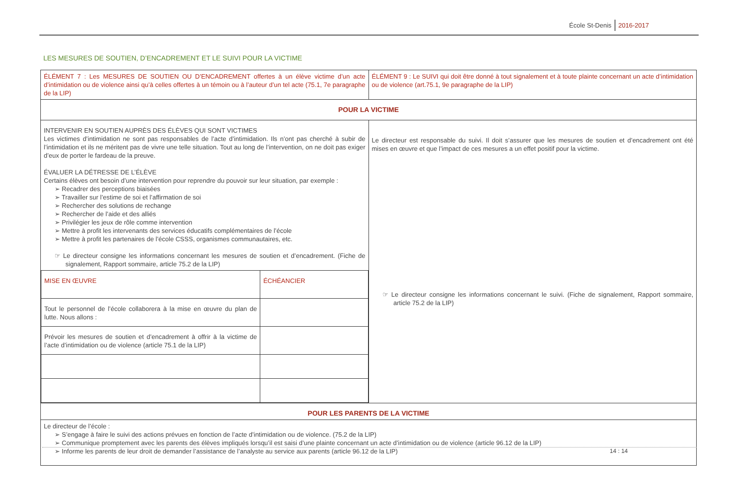École St-Denis 2016-2017
LES MESURES DE SOUTIEN, D’ENCADREMENT ET LE SUIVI POUR LA VICTIME
| ÉLÉMENT 7 : Les MESURES DE SOUTIEN OU D’ENCADREMENT offertes à un élève victime d’un acte d’intimidation ou de violence ainsi qu’à celles offertes à un témoin ou à l’auteur d’un tel acte (75.1, 7e paragraphe de la LIP) | ÉLÉMENT 9 : Le SUIVI qui doit être donné à tout signalement et à toute plainte concernant un acte d’intimidation ou de violence (art.75.1, 9e paragraphe de la LIP) |
| POUR LA VICTIME | |
| INTERVENIR EN SOUTIEN AUPRÈS DES ÉLÈVES QUI SONT VICTIMES Les victimes d’intimidation ne sont pas responsables de l’acte d’intimidation. Ils n’ont pas cherché à subir de l’intimidation et ils ne méritent pas de vivre une telle situation. Tout au long de l’intervention, on ne doit pas exiger d’eux de porter le fardeau de la preuve. ÉVALUER LA DÉTRESSE DE L’ÉLÈVE Certains élèves ont besoin d’une intervention pour reprendre du pouvoir sur leur situation, par exemple : ➢ Recadrer des perceptions biaisées ➢ Travailler sur l’estime de soi et l’affirmation de soi ➢ Rechercher des solutions de rechange ➢ Rechercher de l’aide et des alliés ➢ Privilégier les jeux de rôle comme intervention ➢ Mettre à profit les intervenants des services éducatifs complémentaires de l’école ➢ Mettre à profit les partenaires de l’école CSSS, organismes communautaires, etc. ☞ Le directeur consigne les informations concernant les mesures de soutien et d’encadrement. (Fiche de signalement, Rapport sommaire, article 75.2 de la LIP) / MISE EN ŒUVRE / ÉCHÉANCIER / / Tout le personnel de l’école collaborera à la mise en œuvre du plan de lutte. Nous allons : / / / Prévoir les mesures de soutien et d’encadrement à offrir à la victime de l’acte d’intimidation ou de violence (article 75.1 de la LIP) / / | Le directeur est responsable du suivi. Il doit s’assurer que les mesures de soutien et d’encadrement ont été mises en œuvre et que l’impact de ces mesures a un effet positif pour la victime. ☞ Le directeur consigne les informations concernant le suivi. (Fiche de signalement, Rapport sommaire, article 75.2 de la LIP) |
| POUR LES PARENTS DE LA VICTIME | |
| Le directeur de l’école : ➢ S’engage à faire le suivi des actions prévues en fonction de l’acte d’intimidation ou de violence. (75.2 de la LIP) ➢ Communique promptement avec les parents des élèves impliqués lorsqu’il est saisi d’une plainte concernant un acte d’intimidation ou de violence (article 96.12 de la LIP) ➢ Informe les parents de leur droit de demander l’assistance de l’analyste au service aux parents (article 96.12 de la LIP) | |
14 : 14